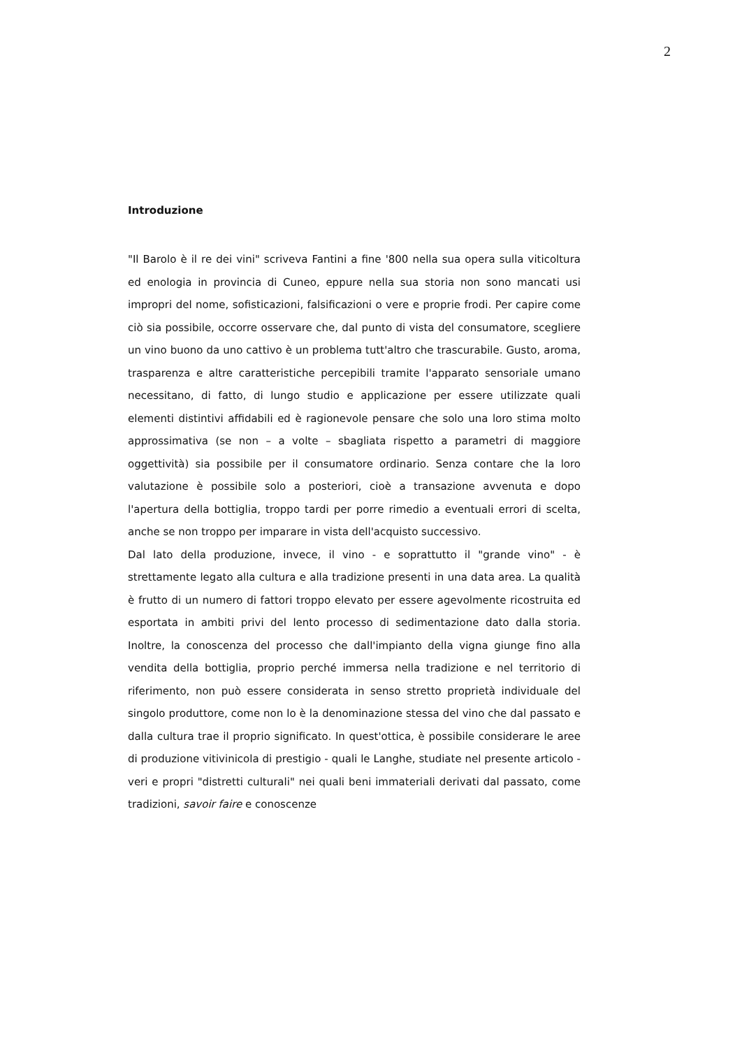2
Introduzione
"Il Barolo è il re dei vini" scriveva Fantini a fine '800 nella sua opera sulla viticoltura ed enologia in provincia di Cuneo, eppure nella sua storia non sono mancati usi impropri del nome, sofisticazioni, falsificazioni o vere e proprie frodi. Per capire come ciò sia possibile, occorre osservare che, dal punto di vista del consumatore, scegliere un vino buono da uno cattivo è un problema tutt'altro che trascurabile. Gusto, aroma, trasparenza e altre caratteristiche percepibili tramite l'apparato sensoriale umano necessitano, di fatto, di lungo studio e applicazione per essere utilizzate quali elementi distintivi affidabili ed è ragionevole pensare che solo una loro stima molto approssimativa (se non – a volte – sbagliata rispetto a parametri di maggiore oggettività) sia possibile per il consumatore ordinario. Senza contare che la loro valutazione è possibile solo a posteriori, cioè a transazione avvenuta e dopo l'apertura della bottiglia, troppo tardi per porre rimedio a eventuali errori di scelta, anche se non troppo per imparare in vista dell'acquisto successivo.
Dal lato della produzione, invece, il vino - e soprattutto il "grande vino" - è strettamente legato alla cultura e alla tradizione presenti in una data area. La qualità è frutto di un numero di fattori troppo elevato per essere agevolmente ricostruita ed esportata in ambiti privi del lento processo di sedimentazione dato dalla storia. Inoltre, la conoscenza del processo che dall'impianto della vigna giunge fino alla vendita della bottiglia, proprio perché immersa nella tradizione e nel territorio di riferimento, non può essere considerata in senso stretto proprietà individuale del singolo produttore, come non lo è la denominazione stessa del vino che dal passato e dalla cultura trae il proprio significato. In quest'ottica, è possibile considerare le aree di produzione vitivinicola di prestigio - quali le Langhe, studiate nel presente articolo - veri e propri "distretti culturali" nei quali beni immateriali derivati dal passato, come tradizioni, savoir faire e conoscenze